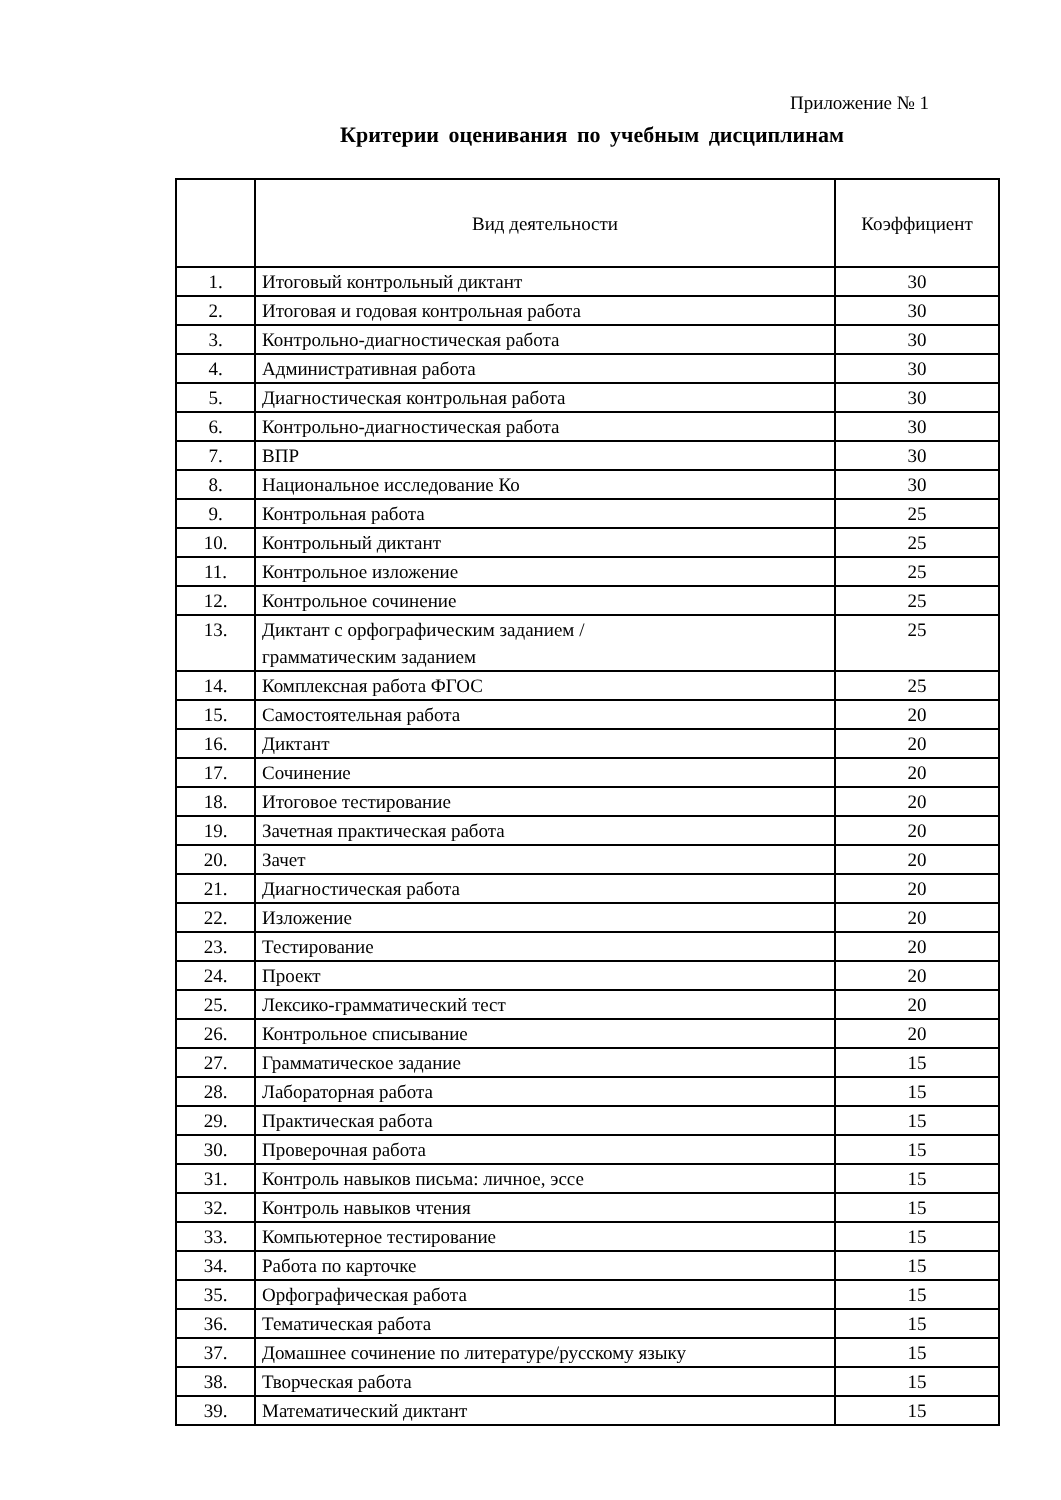Приложение № 1
Критерии оценивания по учебным дисциплинам
| | Вид деятельности | Коэффициент |
| --- | --- | --- |
| 1. | Итоговый контрольный диктант | 30 |
| 2. | Итоговая и годовая контрольная работа | 30 |
| 3. | Контрольно-диагностическая работа | 30 |
| 4. | Административная работа | 30 |
| 5. | Диагностическая контрольная работа | 30 |
| 6. | Контрольно-диагностическая работа | 30 |
| 7. | ВПР | 30 |
| 8. | Национальное исследование Ко | 30 |
| 9. | Контрольная работа | 25 |
| 10. | Контрольный диктант | 25 |
| 11. | Контрольное изложение | 25 |
| 12. | Контрольное сочинение | 25 |
| 13. | Диктант с орфографическим заданием / грамматическим заданием | 25 |
| 14. | Комплексная работа ФГОС | 25 |
| 15. | Самостоятельная работа | 20 |
| 16. | Диктант | 20 |
| 17. | Сочинение | 20 |
| 18. | Итоговое тестирование | 20 |
| 19. | Зачетная практическая работа | 20 |
| 20. | Зачет | 20 |
| 21. | Диагностическая работа | 20 |
| 22. | Изложение | 20 |
| 23. | Тестирование | 20 |
| 24. | Проект | 20 |
| 25. | Лексико-грамматический тест | 20 |
| 26. | Контрольное списывание | 20 |
| 27. | Грамматическое задание | 15 |
| 28. | Лабораторная работа | 15 |
| 29. | Практическая работа | 15 |
| 30. | Проверочная работа | 15 |
| 31. | Контроль навыков письма: личное, эссе | 15 |
| 32. | Контроль навыков чтения | 15 |
| 33. | Компьютерное тестирование | 15 |
| 34. | Работа по карточке | 15 |
| 35. | Орфографическая работа | 15 |
| 36. | Тематическая работа | 15 |
| 37. | Домашнее сочинение по литературе/русскому языку | 15 |
| 38. | Творческая работа | 15 |
| 39. | Математический диктант | 15 |